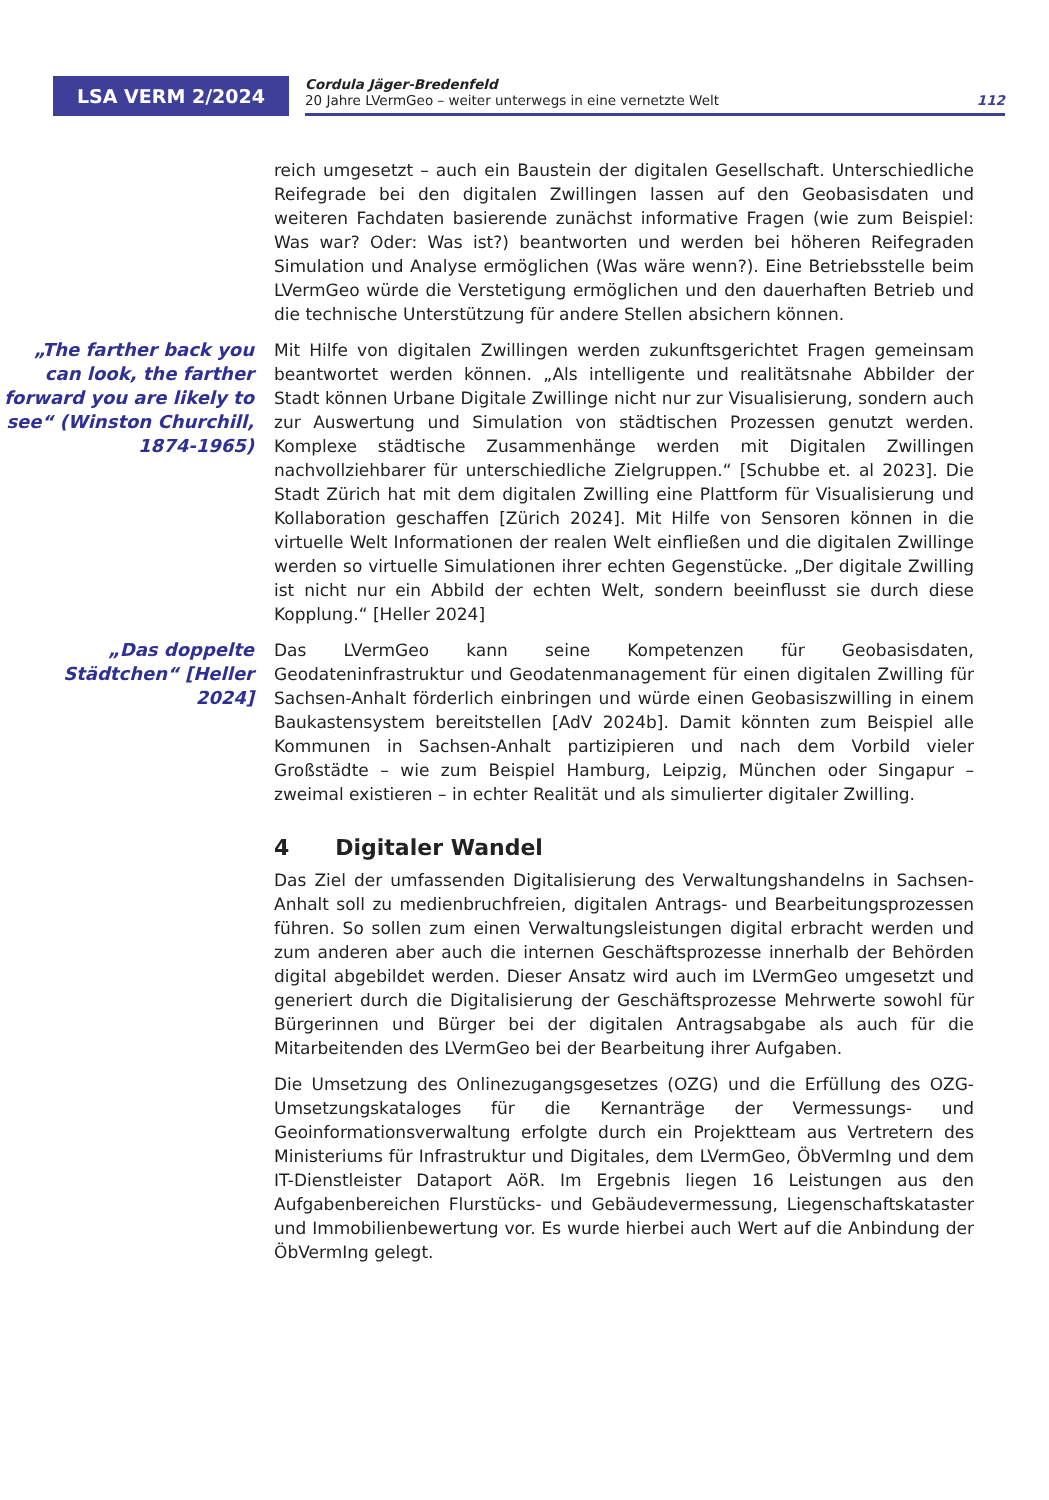LSA VERM 2/2024
Cordula Jäger-Bredenfeld
20 Jahre LVermGeo – weiter unterwegs in eine vernetzte Welt 112
reich umgesetzt – auch ein Baustein der digitalen Gesellschaft. Unterschiedliche Reifegrade bei den digitalen Zwillingen lassen auf den Geobasisdaten und weiteren Fachdaten basierende zunächst informative Fragen (wie zum Beispiel: Was war? Oder: Was ist?) beantworten und werden bei höheren Reifegraden Simulation und Analyse ermöglichen (Was wäre wenn?). Eine Betriebsstelle beim LVermGeo würde die Verstetigung ermöglichen und den dauerhaften Betrieb und die technische Unterstützung für andere Stellen absichern können.
„The farther back you can look, the farther forward you are likely to see“ (Winston Churchill, 1874-1965)
Mit Hilfe von digitalen Zwillingen werden zukunftsgerichtet Fragen gemeinsam beantwortet werden können. „Als intelligente und realitätsnahe Abbilder der Stadt können Urbane Digitale Zwillinge nicht nur zur Visualisierung, sondern auch zur Auswertung und Simulation von städtischen Prozessen genutzt werden. Komplexe städtische Zusammenhänge werden mit Digitalen Zwillingen nachvollziehbarer für unterschiedliche Zielgruppen.“ [Schubbe et. al 2023]. Die Stadt Zürich hat mit dem digitalen Zwilling eine Plattform für Visualisierung und Kollaboration geschaffen [Zürich 2024]. Mit Hilfe von Sensoren können in die virtuelle Welt Informationen der realen Welt einfließen und die digitalen Zwillinge werden so virtuelle Simulationen ihrer echten Gegenstücke. „Der digitale Zwilling ist nicht nur ein Abbild der echten Welt, sondern beeinflusst sie durch diese Kopplung.“ [Heller 2024]
„Das doppelte Städtchen“ [Heller 2024]
Das LVermGeo kann seine Kompetenzen für Geobasisdaten, Geodateninfrastruktur und Geodatenmanagement für einen digitalen Zwilling für Sachsen-Anhalt förderlich einbringen und würde einen Geobasiszwilling in einem Baukastensystem bereitstellen [AdV 2024b]. Damit könnten zum Beispiel alle Kommunen in Sachsen-Anhalt partizipieren und nach dem Vorbild vieler Großstädte – wie zum Beispiel Hamburg, Leipzig, München oder Singapur – zweimal existieren – in echter Realität und als simulierter digitaler Zwilling.
4 Digitaler Wandel
Das Ziel der umfassenden Digitalisierung des Verwaltungshandelns in Sachsen-Anhalt soll zu medienbruchfreien, digitalen Antrags- und Bearbeitungsprozessen führen. So sollen zum einen Verwaltungsleistungen digital erbracht werden und zum anderen aber auch die internen Geschäftsprozesse innerhalb der Behörden digital abgebildet werden. Dieser Ansatz wird auch im LVermGeo umgesetzt und generiert durch die Digitalisierung der Geschäftsprozesse Mehrwerte sowohl für Bürgerinnen und Bürger bei der digitalen Antragsabgabe als auch für die Mitarbeitenden des LVermGeo bei der Bearbeitung ihrer Aufgaben.
Die Umsetzung des Onlinezugangsgesetzes (OZG) und die Erfüllung des OZG-Umsetzungskataloges für die Kernanträge der Vermessungs- und Geoinformationsverwaltung erfolgte durch ein Projektteam aus Vertretern des Ministeriums für Infrastruktur und Digitales, dem LVermGeo, ÖbVermIng und dem IT-Dienstleister Dataport AöR. Im Ergebnis liegen 16 Leistungen aus den Aufgabenbereichen Flurstücks- und Gebäudevermessung, Liegenschaftskataster und Immobilienbewertung vor. Es wurde hierbei auch Wert auf die Anbindung der ÖbVermIng gelegt.